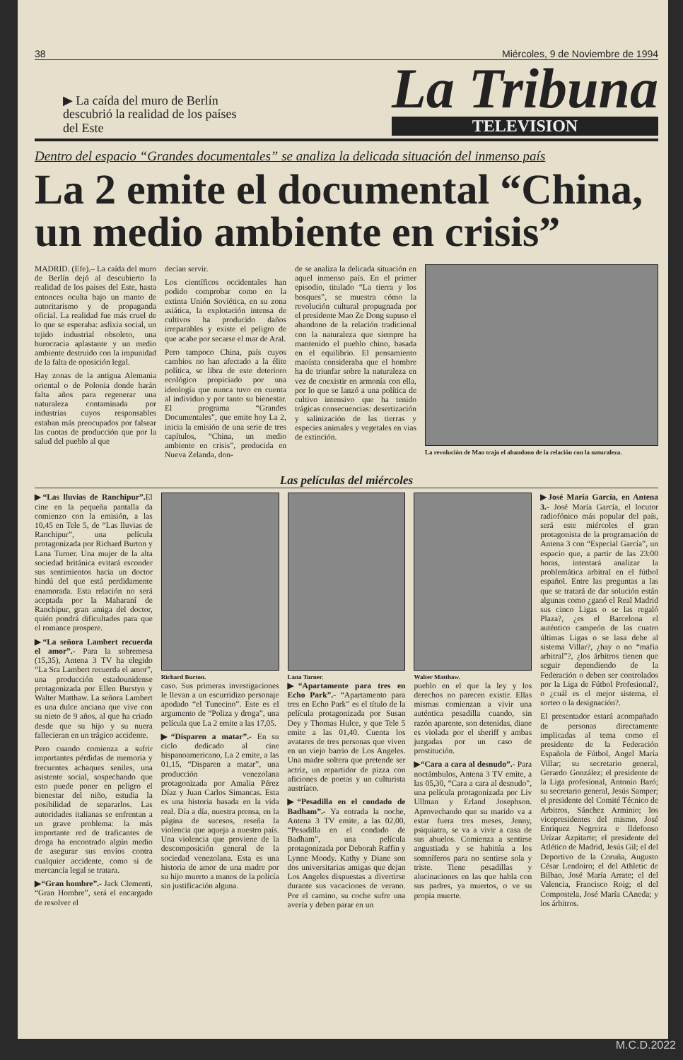38 Miércoles, 9 de Noviembre de 1994
▶ La caída del muro de Berlín descubrió la realidad de los países del Este
La Tribuna
TELEVISION
Dentro del espacio “Grandes documentales” se analiza la delicada situación del inmenso país
La 2 emite el documental “China, un medio ambiente en crisis”
MADRID. (Efe).– La caída del muro de Berlín dejó al descubierto la realidad de los paises del Este, hasta entonces oculta bajo un manto de autoritarismo y de propaganda oficial. La realidad fue más cruel de lo que se esperaba: asfixia social, un tejido industrial obsoleto, una burocracia aplastante y un medio ambiente destruido con la impunidad de la falta de oposición legal.
Hay zonas de la antigua Alemania oriental o de Polonia donde harán falta años para regenerar una naturaleza contaminada por industrias cuyos responsables estaban más preocupados por falsear las cuotas de producción que por la salud del pueblo al que
decían servir.
Los científicos occidentales han podido comprobar como en la extinta Unión Soviética, en su zona asiática, la explotación intensa de cultivos ha producido daños irreparables y existe el peligro de que acabe por secarse el mar de Aral.
Pero tampoco China, país cuyos cambios no han afectado a la élite política, se libra de este deterioro ecológico propiciado por una ideología que nunca tuvo en cuenta al individuo y por tanto su bienestar. El programa “Grandes Documentales”, que emite hoy La 2, inicia la emisión de una serie de tres capítulos, “China, un medio ambiente en crisis”, producida en Nueva Zelanda, don-
de se analiza la delicada situación en aquel inmenso país. En el primer episodio, titulado “La tierra y los bosques”, se muestra cómo la revolución cultural propugnada por el presidente Mao Ze Dong supuso el abandono de la relación tradicional con la naturaleza que siempre ha mantenido el pueblo chino, basada en el equilibrio. El pensamiento maoísta consideraba que el hombre ha de triunfar sobre la naturaleza en vez de coexistir en armonía con ella, por lo que se lanzó a una política de cultivo intensivo que ha tenido trágicas consecuencias: desertización y salinización de las tierras y especies animales y vegetales en vias de extinción.
La revolución de Mao trajo el abandono de la relación con la naturaleza.
Las películas del miércoles
▶“Las lluvias de Ranchipur”. El cine en la pequeña pantalla da comienzo con la emisión, a las 10,45 en Tele 5, de “Las lluvias de Ranchipur”, una película protagonizada por Richard Burton y Lana Turner. Una mujer de la alta sociedad británica evitará esconder sus sentimientos hacia un doctor hindú del que está perdidamente enamorada. Esta relación no será aceptada por la Maharaní de Ranchipur, gran amiga del doctor, quién pondrá dificultades para que el romance prospere.
▶“La señora Lambert recuerda el amor”.- Para la sobremesa (15,35), Antena 3 TV ha elegido “La Sra Lambert recuerda el amor”, una producción estadounidense protagonizada por Ellen Burstyn y Walter Matthaw. La señora Lambert es una dulce anciana que vive con su nieto de 9 años, al que ha criado desde que su hijo y su nuera fallecieran en un trágico accidente.
Pero cuando comienza a sufrir importantes pérdidas de memoria y frecuentes achaques seniles, una asistente social, sospechando que esto puede poner en peligro el bienestar del niño, estudia la posibilidad de separarlos. Las autoridades italianas se enfrentan a un grave problema: la más importante red de traficantes de droga ha encontrado algún medio de asegurar sus envíos contra cualquier accidente, como si de mercancía legal se tratara.
▶“Gran hombre”.- Jack Clementi, “Gran Hombre”, será el encargado de resolver el
Richard Burton.
caso. Sus primeras investigaciones le llevan a un escurridizo personaje apodado “el Tunecino”. Este es el argumento de “Poliza y droga”, una película que La 2 emite a las 17,05.
▶“Disparen a matar”.- En su ciclo dedicado al cine hispanoamericano, La 2 emite, a las 01,15, “Disparen a matar”, una producción venezolana protagonizada por Amalia Pérez Díaz y Juan Carlos Simancas. Esta es una historia basada en la vida real. Día a día, nuestra prensa, en la página de sucesos, reseña la violencia que aqueja a nuestro país. Una violencia que proviene de la descomposición general de la sociedad venezolana. Esta es una historia de amor de una madre por su hijo muerto a manos de la policía sin justificación alguna.
Lana Turner.
▶“Apartamente para tres en Echo Park”.- “Apartamento para tres en Echo Park” es el título de la película protagonizada por Susan Dey y Thomas Hulce, y que Tele 5 emite a las 01,40. Cuenta los avatares de tres personas que viven en un viejo barrio de Los Angeles. Una madre soltera que pretende ser actriz, un repartidor de pizza con aficiones de poetas y un culturista austríaco.
▶“Pesadilla en el condado de Badham”.- Ya entrada la noche, Antena 3 TV emite, a las 02,00, “Pesadilla en el condado de Badham”, una película protagonizada por Deborah Raffin y Lynne Moody. Kathy y Diane son dos universitarias amigas que dejan Los Angeles dispuestas a divertirse durante sus vacaciones de verano. Por el camino, su coche sufre una avería y deben parar en un
Walter Matthaw.
pueblo en el que la ley y los derechos no parecen existir. Ellas mismas comienzan a vivir una auténtica pesadilla cuando, sin razón aparente, son detenidas, diane es violada por el sheriff y ambas juzgadas por un caso de prostitución.
▶“Cara a cara al desnudo”.- Para noctámbulos, Antena 3 TV emite, a las 05,30, “Cara a cara al desnudo”, una película protagonizada por Liv Ullman y Erland Josephson. Aprovechando que su marido va a estar fuera tres meses, Jenny, psiquiatra, se va a vivir a casa de sus abuelos. Comienza a sentirse angustiada y se habitúa a los somníferos para no sentirse sola y triste. Tiene pesadillas y alucinaciones en las que habla con sus padres, ya muertos, o ve su propia muerte.
▶José María García, en Antena 3.- José María García, el locutor radiofónico más popular del país, será este miércoles el gran protagonista de la programación de Antena 3 con “Especial García”, un espacio que, a partir de las 23:00 horas, intentará analizar la problemática arbitral en el fútbol español. Entre las preguntas a las que se tratará de dar solución están algunas como ¿ganó el Real Madrid sus cinco Ligas o se las regaló Plaza?, ¿es el Barcelona el auténtico campeón de las cuatro últimas Ligas o se lasa debe al sistema Villar?, ¿hay o no “mafia arbitral”?, ¿los árbitros tienen que seguir dependiendo de la Federación o deben ser controlados por la Liga de Fútbol Profesional?, o ¿cuál es el mejor sistema, el sorteo o la designación?.
El presentador estará acompañado de personas directamente implicadas al tema como el presidente de la Federación Española de Fútbol, Angel María Villar; su secretario general, Gerardo González; el presidente de la Liga profesional, Antonio Baró; su secretario general, Jesús Samper; el presidente del Comité Técnico de Arbitros, Sánchez Arminio; los vicepresidentes del mismo, José Enríquez Negreira e Ildefonso Urízar Azpitarte; el presidente del Atlético de Madrid, Jesús Gil; el del Deportivo de la Coruña, Augusto César Lendoiro; el del Athletic de Bilbao, José María Arrate; el del Valencia, Francisco Roig; el del Compostela, José María CAneda; y los árbitros.
M.C.D.2022